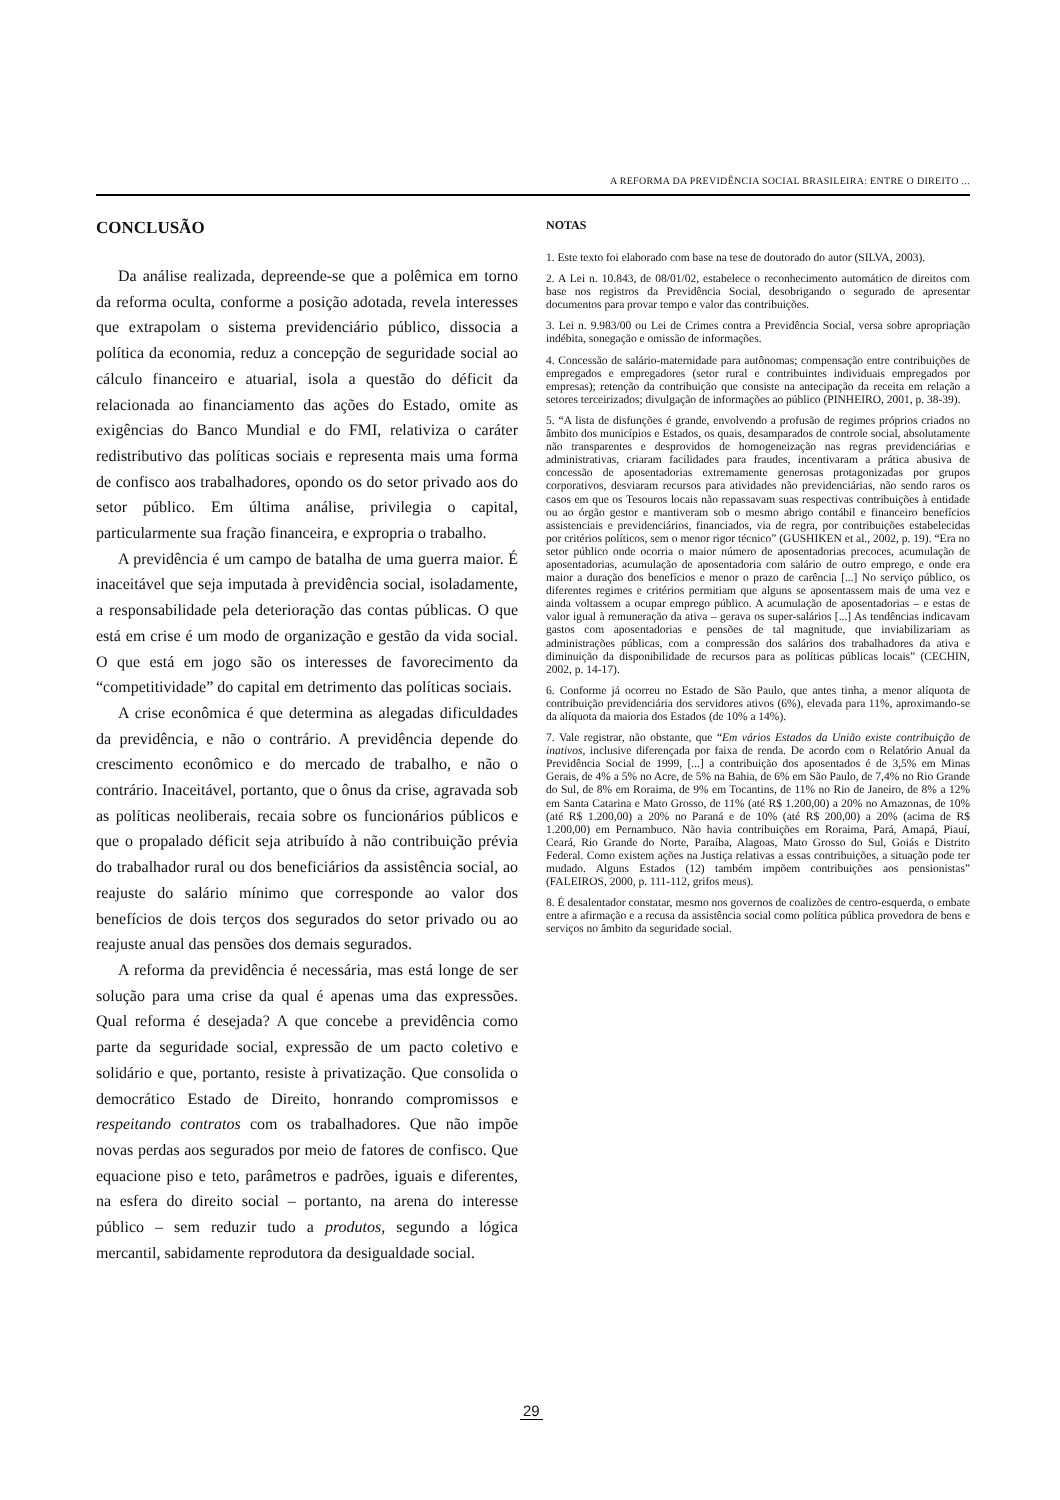A REFORMA DA PREVIDÊNCIA SOCIAL BRASILEIRA: ENTRE O DIREITO ...
CONCLUSÃO
Da análise realizada, depreende-se que a polêmica em torno da reforma oculta, conforme a posição adotada, revela interesses que extrapolam o sistema previdenciário público, dissocia a política da economia, reduz a concepção de seguridade social ao cálculo financeiro e atuarial, isola a questão do déficit da relacionada ao financiamento das ações do Estado, omite as exigências do Banco Mundial e do FMI, relativiza o caráter redistributivo das políticas sociais e representa mais uma forma de confisco aos trabalhadores, opondo os do setor privado aos do setor público. Em última análise, privilegia o capital, particularmente sua fração financeira, e expropria o trabalho.
A previdência é um campo de batalha de uma guerra maior. É inaceitável que seja imputada à previdência social, isoladamente, a responsabilidade pela deterioração das contas públicas. O que está em crise é um modo de organização e gestão da vida social. O que está em jogo são os interesses de favorecimento da “competitividade” do capital em detrimento das políticas sociais.
A crise econômica é que determina as alegadas dificuldades da previdência, e não o contrário. A previdência depende do crescimento econômico e do mercado de trabalho, e não o contrário. Inaceitável, portanto, que o ônus da crise, agravada sob as políticas neoliberais, recaia sobre os funcionários públicos e que o propalado déficit seja atribuído à não contribuição prévia do trabalhador rural ou dos beneficiários da assistência social, ao reajuste do salário mínimo que corresponde ao valor dos benefícios de dois terços dos segurados do setor privado ou ao reajuste anual das pensões dos demais segurados.
A reforma da previdência é necessária, mas está longe de ser solução para uma crise da qual é apenas uma das expressões. Qual reforma é desejada? A que concebe a previdência como parte da seguridade social, expressão de um pacto coletivo e solidário e que, portanto, resiste à privatização. Que consolida o democrático Estado de Direito, honrando compromissos e respeitando contratos com os trabalhadores. Que não impõe novas perdas aos segurados por meio de fatores de confisco. Que equacione piso e teto, parâmetros e padrões, iguais e diferentes, na esfera do direito social – portanto, na arena do interesse público – sem reduzir tudo a produtos, segundo a lógica mercantil, sabidamente reprodutora da desigualdade social.
NOTAS
1. Este texto foi elaborado com base na tese de doutorado do autor (SILVA, 2003).
2. A Lei n. 10.843, de 08/01/02, estabelece o reconhecimento automático de direitos com base nos registros da Previdência Social, desobrigando o segurado de apresentar documentos para provar tempo e valor das contribuições.
3. Lei n. 9.983/00 ou Lei de Crimes contra a Previdência Social, versa sobre apropriação indébita, sonegação e omissão de informações.
4. Concessão de salário-maternidade para autônomas; compensação entre contribuições de empregados e empregadores (setor rural e contribuintes individuais empregados por empresas); retenção da contribuição que consiste na antecipação da receita em relação a setores terceirizados; divulgação de informações ao público (PINHEIRO, 2001, p. 38-39).
5. “A lista de disfunções é grande, envolvendo a profusão de regimes próprios criados no âmbito dos municípios e Estados, os quais, desamparados de controle social, absolutamente não transparentes e desprovidos de homogeneização nas regras previdenciárias e administrativas, criaram facilidades para fraudes, incentivaram a prática abusiva de concessão de aposentadorias extremamente generosas protagonizadas por grupos corporativos, desviaram recursos para atividades não previdenciárias, não sendo raros os casos em que os Tesouros locais não repassavam suas respectivas contribuições à entidade ou ao órgão gestor e mantiveram sob o mesmo abrigo contábil e financeiro benefícios assistenciais e previdenciários, financiados, via de regra, por contribuições estabelecidas por critérios políticos, sem o menor rigor técnico” (GUSHIKEN et al., 2002, p. 19). “Era no setor público onde ocorria o maior número de aposentadorias precoces, acumulação de aposentadorias, acumulação de aposentadoria com salário de outro emprego, e onde era maior a duração dos benefícios e menor o prazo de carência [...] No serviço público, os diferentes regimes e critérios permitiam que alguns se aposentassem mais de uma vez e ainda voltassem a ocupar emprego público. A acumulação de aposentadorias – e estas de valor igual à remuneração da ativa – gerava os super-salários [...] As tendências indicavam gastos com aposentadorias e pensões de tal magnitude, que inviabilizariam as administrações públicas, com a compressão dos salários dos trabalhadores da ativa e diminuição da disponibilidade de recursos para as políticas públicas locais” (CECHIN, 2002, p. 14-17).
6. Conforme já ocorreu no Estado de São Paulo, que antes tinha, a menor alíquota de contribuição previdenciária dos servidores ativos (6%), elevada para 11%, aproximando-se da alíquota da maioria dos Estados (de 10% a 14%).
7. Vale registrar, não obstante, que “Em vários Estados da União existe contribuição de inativos, inclusive diferençada por faixa de renda. De acordo com o Relatório Anual da Previdência Social de 1999, [...] a contribuição dos aposentados é de 3,5% em Minas Gerais, de 4% a 5% no Acre, de 5% na Bahia, de 6% em São Paulo, de 7,4% no Rio Grande do Sul, de 8% em Roraima, de 9% em Tocantins, de 11% no Rio de Janeiro, de 8% a 12% em Santa Catarina e Mato Grosso, de 11% (até R$ 1.200,00) a 20% no Amazonas, de 10% (até R$ 1.200,00) a 20% no Paraná e de 10% (até R$ 200,00) a 20% (acima de R$ 1.200,00) em Pernambuco. Não havia contribuições em Roraima, Pará, Amapá, Piauí, Ceará, Rio Grande do Norte, Paraíba, Alagoas, Mato Grosso do Sul, Goiás e Distrito Federal. Como existem ações na Justiça relativas a essas contribuições, a situação pode ter mudado. Alguns Estados (12) também impõem contribuições aos pensionistas” (FALEIROS, 2000, p. 111-112, grifos meus).
8. É desalentador constatar, mesmo nos governos de coalizões de centro-esquerda, o embate entre a afirmação e a recusa da assistência social como política pública provedora de bens e serviços no âmbito da seguridade social.
29